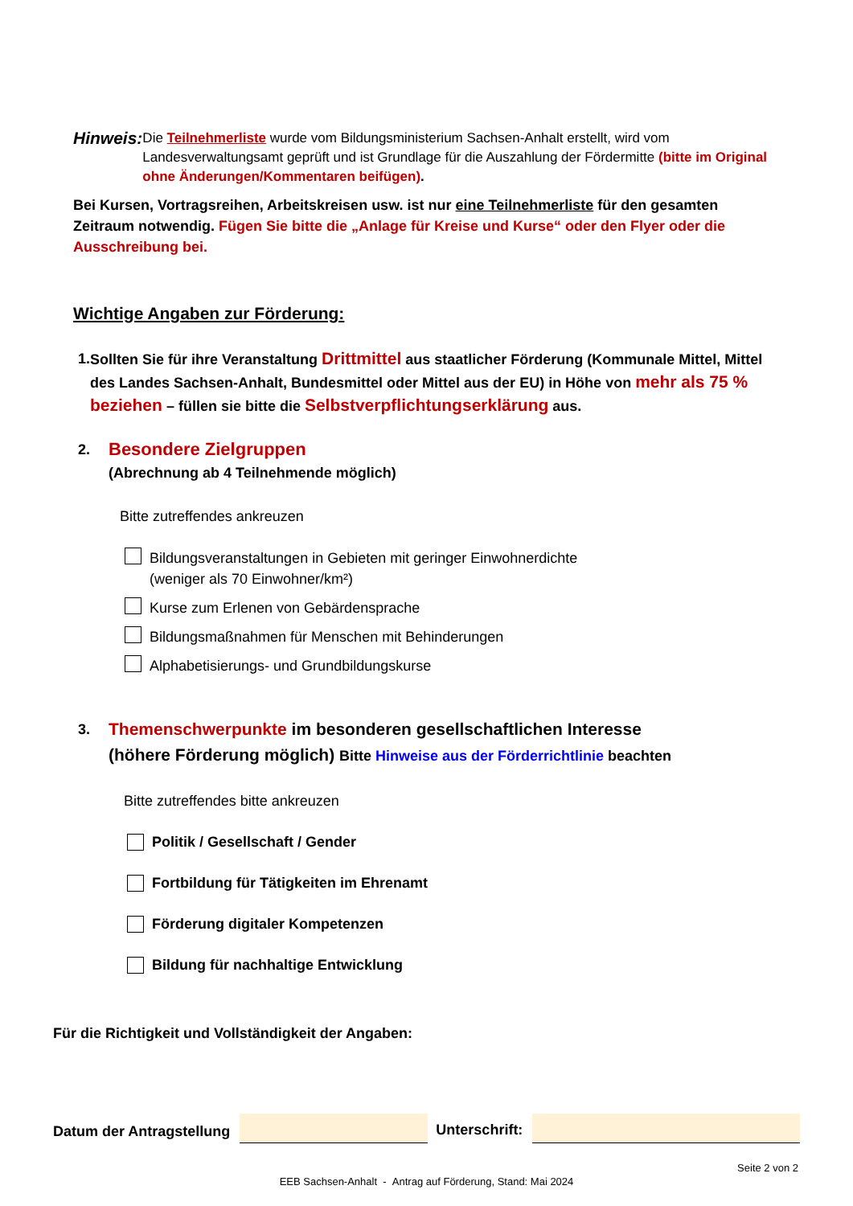Hinweis:
Die Teilnehmerliste wurde vom Bildungsministerium Sachsen-Anhalt erstellt, wird vom Landesverwaltungsamt geprüft und ist Grundlage für die Auszahlung der Fördermitte (bitte im Original ohne Änderungen/Kommentaren beifügen).
Bei Kursen, Vortragsreihen, Arbeitskreisen usw. ist nur eine Teilnehmerliste für den gesamten Zeitraum notwendig. Fügen Sie bitte die „Anlage für Kreise und Kurse“ oder den Flyer oder die Ausschreibung bei.
Wichtige Angaben zur Förderung:
1. Sollten Sie für ihre Veranstaltung Drittmittel aus staatlicher Förderung (Kommunale Mittel, Mittel des Landes Sachsen-Anhalt, Bundesmittel oder Mittel aus der EU) in Höhe von mehr als 75 % beziehen – füllen sie bitte die Selbstverpflichtungserklärung aus.
2.
Besondere Zielgruppen
(Abrechnung ab 4 Teilnehmende möglich)
Bitte zutreffendes ankreuzen
Bildungsveranstaltungen in Gebieten mit geringer Einwohnerdichte
(weniger als 70 Einwohner/km²)
Kurse zum Erlenen von Gebärdensprache
Bildungsmaßnahmen für Menschen mit Behinderungen
Alphabetisierungs- und Grundbildungskurse
3.
Themenschwerpunkte im besonderen gesellschaftlichen Interesse
(höhere Förderung möglich) Bitte Hinweise aus der Förderrichtlinie beachten
Bitte zutreffendes bitte ankreuzen
Politik / Gesellschaft / Gender
Fortbildung für Tätigkeiten im Ehrenamt
Förderung digitaler Kompetenzen
Bildung für nachhaltige Entwicklung
Für die Richtigkeit und Vollständigkeit der Angaben:
Datum der Antragstellung Unterschrift:
Seite 2 von 2
EEB Sachsen-Anhalt - Antrag auf Förderung, Stand: Mai 2024